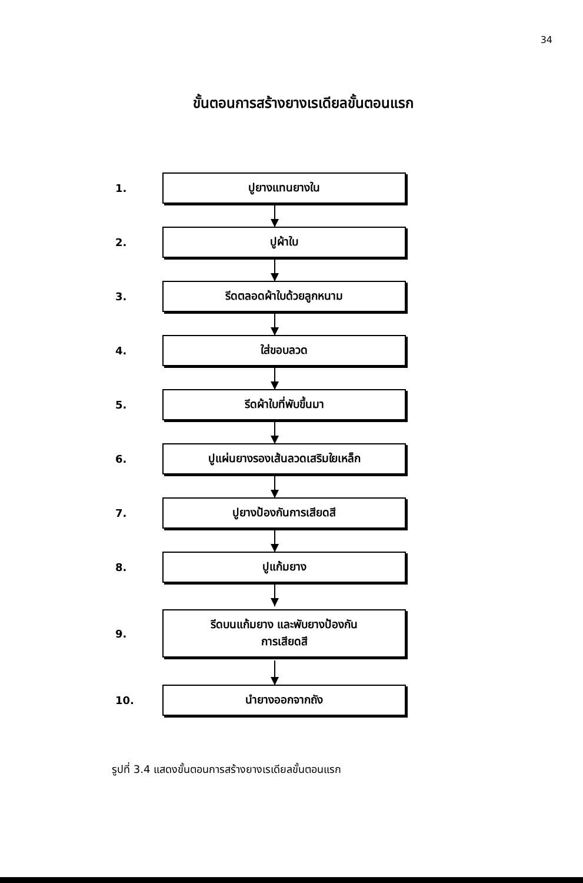34
ขั้นตอนการสร้างยางเรเดียลขั้นตอนแรก
1.
ปูยางแทนยางใน
2.
ปูผ้าใบ
3.
รีดตลอดผ้าใบด้วยลูกหนาม
4.
ใส่ขอบลวด
5.
รีดผ้าใบที่พับขึ้นมา
6.
ปูแผ่นยางรองเส้นลวดเสริมใยเหล็ก
7.
ปูยางป้องกันการเสียดสี
8.
ปูแก้มยาง
9.
รีดบนแก้มยาง และพับยางป้องกัน
การเสียดสี
10.
นำยางออกจากถัง
รูปที่ 3.4 แสดงขั้นตอนการสร้างยางเรเดียลขั้นตอนแรก